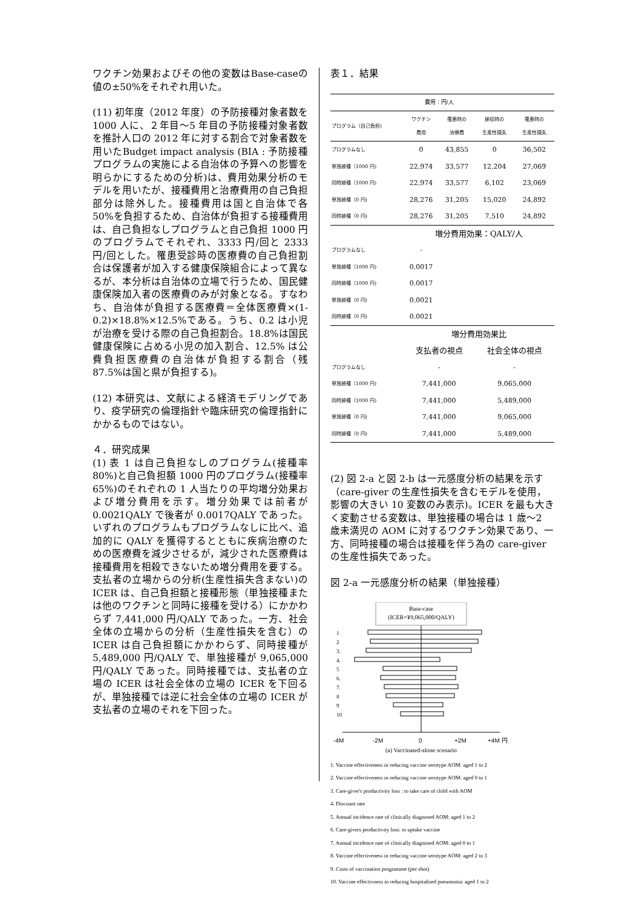ワクチン効果およびその他の変数はBase-caseの値の±50%をそれぞれ用いた。
(11) 初年度（2012 年度）の予防接種対象者数を 1000 人に、２年目〜5 年目の予防接種対象者数を推計人口の 2012 年に対する割合で対象者数を用いたBudget impact analysis (BIA : 予防接種プログラムの実施による自治体の予算への影響を明らかにするための分析)は、費用効果分析のモデルを用いたが、接種費用と治療費用の自己負担部分は除外した。接種費用は国と自治体で各 50%を負担するため、自治体が負担する接種費用は、自己負担なしプログラムと自己負担 1000 円のプログラムでそれぞれ、3333 円/回と 2333 円/回とした。罹患受診時の医療費の自己負担割合は保護者が加入する健康保険組合によって異なるが、本分析は自治体の立場で行うため、国民健康保険加入者の医療費のみが対象となる。すなわち、自治体が負担する医療費＝全体医療費×(1-0.2)×18.8%×12.5%である。うち、0.2 は小児が治療を受ける際の自己負担割合。18.8%は国民健康保険に占める小児の加入割合、12.5% は公費負担医療費の自治体が負担する割合（残 87.5%は国と県が負担する)。
(12) 本研究は、文献による経済モデリングであり、疫学研究の倫理指針や臨床研究の倫理指針にかかるものではない。
４．研究成果
(1) 表 1 は自己負担なしのプログラム(接種率 80%)と自己負担額 1000 円のプログラム(接種率 65%)のそれぞれの 1 人当たりの平均増分効果および増分費用を示す。増分効果では前者が 0.0021QALY で後者が 0.0017QALY であった。いずれのプログラムもプログラムなしに比べ、追加的に QALY を獲得するとともに疾病治療のための医療費を減少させるが，減少された医療費は接種費用を相殺できないため増分費用を要する。支払者の立場からの分析(生産性損失含まない)の ICER は、自己負担額と接種形態（単独接種または他のワクチンと同時に接種を受ける）にかかわらず 7,441,000 円/QALY であった。一方、社会全体の立場からの分析（生産性損失を含む）の ICER は自己負担額にかかわらず、同時接種が 5,489,000 円/QALY で、単独接種が 9,065,000 円/QALY であった。同時接種では、支払者の立場の ICER は社会全体の立場の ICER を下回るが、単独接種では逆に社会全体の立場の ICER が支払者の立場のそれを下回った。
表１．結果
| | 費用：円/人 | | | |
| プログラム（自己負担) | ワクチン 費用 | 罹患時の 治療費 | 接収時の 生産性損失 | 罹患時の 生産性損失 |
| プログラムなし | 0 | 43,855 | 0 | 36,502 |
| 単独接種（1000 円) | 22,974 | 33,577 | 12,204 | 27,069 |
| 同時接種（1000 円) | 22,974 | 33,577 | 6,102 | 23,069 |
| 単独接種（0 円) | 28,276 | 31,205 | 15,020 | 24,892 |
| 同時接種（0 円) | 28,276 | 31,205 | 7,510 | 24,892 |
| | 増分費用効果：QALY/人 | | | |
| プログラムなし | - | | | |
| 単独接種（1000 円) | 0.0017 | | | |
| 同時接種（1000 円) | 0.0017 | | | |
| 単独接種（0 円) | 0.0021 | | | |
| 同時接種（0 円) | 0.0021 | | | |
| | 増分費用効果比 | | | |
| | 支払者の視点 | | 社会全体の視点 | |
| プログラムなし | - | | - | |
| 単独接種（1000 円) | 7,441,000 | | 9,065,000 | |
| 同時接種（1000 円) | 7,441,000 | | 5,489,000 | |
| 単独接種（0 円) | 7,441,000 | | 9,065,000 | |
| 同時接種（0 円) | 7,441,000 | | 5,489,000 | |
(2) 図 2-a と図 2-b は一元感度分析の結果を示す（care-giver の生産性損失を含むモデルを使用，影響の大きい 10 変数のみ表示)。ICER を最も大きく変動させる変数は、単独接種の場合は 1 歳〜2 歳未満児の AOM に対するワクチン効果であり、一方、同時接種の場合は接種を伴う為の care-giver の生産性損失であった。
図 2-a 一元感度分析の結果（単独接種）
Base-case
(ICER=¥9,065,000/QALY)
1
2
3.
4.
5
6.
7.
8
9
10
-4M
-2M
0
+2M
+4M 円
(a) Vaccinated-alone scenario
1. Vaccine effectiveness in reducing vaccine serotype AOM: aged 1 to 2
2. Vaccine effectiveness in reducing vaccine serotype AOM: aged 0 to 1
3. Care-giver's productivity loss : to take care of child with AOM
4. Discount rate
5. Annual incidence rate of clinically diagnosed AOM: aged 1 to 2
6. Care-givers productivity loss: to uptake vaccine
7. Annual incidence rate of clinically diagnosed AOM: aged 0 to 1
8. Vaccine effectiveness in reducing vaccine serotype AOM: aged 2 to 3
9. Costs of vaccination programme (per shot)
10. Vaccine effectivness in reducing hospitalised pneumonia: aged 1 to 2